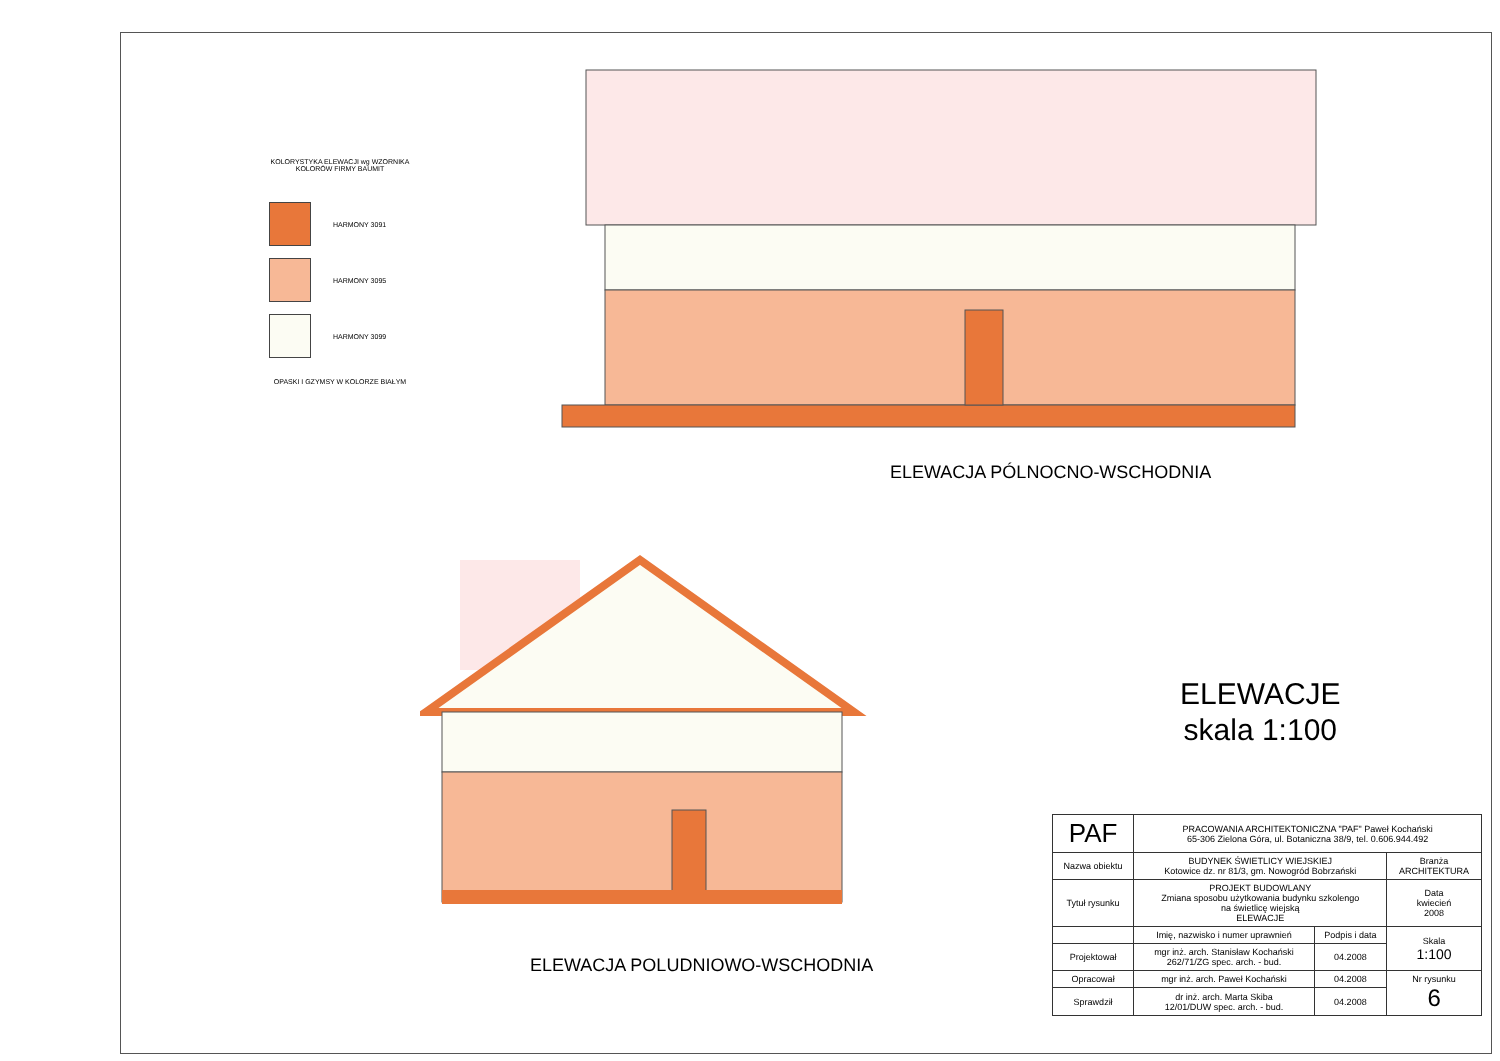KOLORYSTYKA ELEWACJI wg WZORNIKA KOLORÓW FIRMY BAUMIT
HARMONY 3091
HARMONY 3095
HARMONY 3099
OPASKI I GZYMSY W KOLORZE BIAŁYM
ELEWACJA PÓLNOCNO-WSCHODNIA
ELEWACJA POLUDNIOWO-WSCHODNIA
ELEWACJE
skala 1:100
| PAF | PRACOWANIA ARCHITEKTONICZNA "PAF" Paweł Kochański 65-306 Zielona Góra, ul. Botaniczna 38/9, tel. 0.606.944.492 | | |
| Nazwa obiektu | BUDYNEK ŚWIETLICY WIEJSKIEJ Kotowice dz. nr 81/3, gm. Nowogród Bobrzański | | Branża ARCHITEKTURA |
| Tytuł rysunku | PROJEKT BUDOWLANY Zmiana sposobu użytkowania budynku szkolengo na świetlicę wiejską ELEWACJE | | Data kwiecień 2008 |
| | Imię, nazwisko i numer uprawnień | Podpis i data | Skala 1:100 |
| Projektował | mgr inż. arch. Stanisław Kochański 262/71/ZG spec. arch. - bud. | 04.2008 | |
| Opracował | mgr inż. arch. Paweł Kochański | 04.2008 | Nr rysunku 6 |
| Sprawdził | dr inż. arch. Marta Skiba 12/01/DUW spec. arch. - bud. | 04.2008 | |